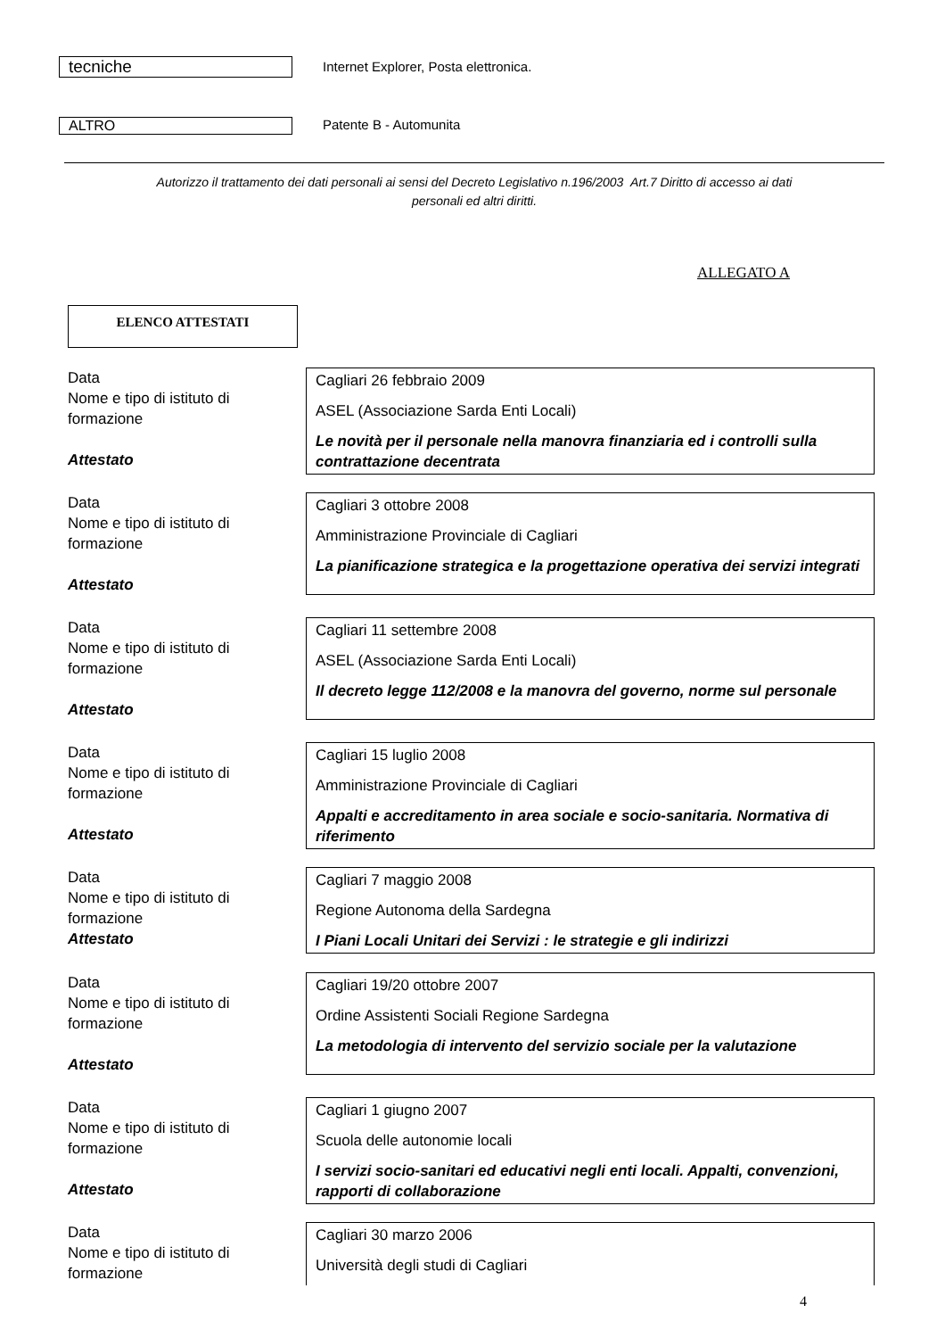tecniche
Internet Explorer, Posta elettronica.
ALTRO Patente B - Automunita
Autorizzo il trattamento dei dati personali ai sensi del Decreto Legislativo n.196/2003 Art.7 Diritto di accesso ai dati
personali ed altri diritti.
ALLEGATO A
ELENCO ATTESTATI
Data
Nome e tipo di istituto di formazione
Attestato
Cagliari 26 febbraio 2009
ASEL (Associazione Sarda Enti Locali)
Le novità per il personale nella manovra finanziaria ed i controlli sulla contrattazione decentrata
Data
Nome e tipo di istituto di formazione
Attestato
Cagliari 3 ottobre 2008
Amministrazione Provinciale di Cagliari
La pianificazione strategica e la progettazione operativa dei servizi integrati
Data
Nome e tipo di istituto di formazione
Attestato
Cagliari 11 settembre 2008
ASEL (Associazione Sarda Enti Locali)
Il decreto legge 112/2008 e la manovra del governo, norme sul personale
Data
Nome e tipo di istituto di formazione
Attestato
Cagliari 15 luglio 2008
Amministrazione Provinciale di Cagliari
Appalti e accreditamento in area sociale e socio-sanitaria. Normativa di riferimento
Data
Nome e tipo di istituto di formazione
Attestato
Cagliari 7 maggio 2008
Regione Autonoma della Sardegna
I Piani Locali Unitari dei Servizi : le strategie e gli indirizzi
Data
Nome e tipo di istituto di formazione
Attestato
Cagliari 19/20 ottobre 2007
Ordine Assistenti Sociali Regione Sardegna
La metodologia di intervento del servizio sociale per la valutazione
Data
Nome e tipo di istituto di formazione
Attestato
Cagliari 1 giugno 2007
Scuola delle autonomie locali
I servizi socio-sanitari ed educativi negli enti locali. Appalti, convenzioni, rapporti di collaborazione
Data
Nome e tipo di istituto di formazione
Cagliari 30 marzo 2006
Università degli studi di Cagliari
4